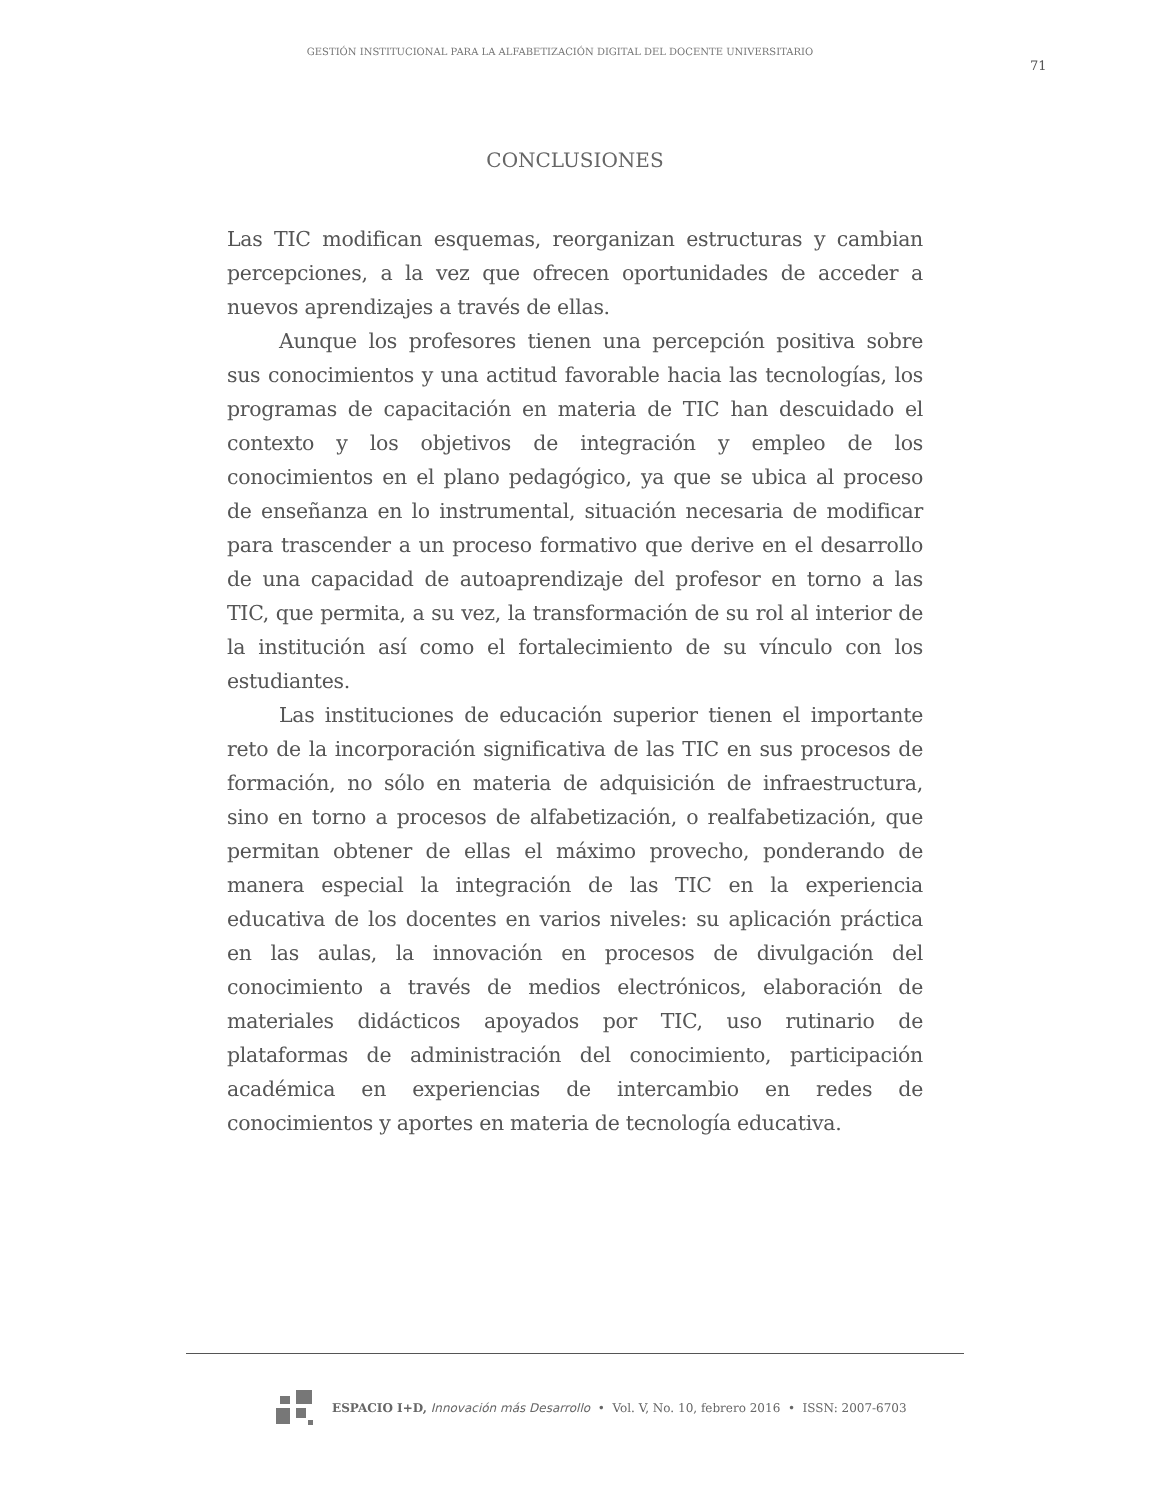GESTIÓN INSTITUCIONAL PARA LA ALFABETIZACIÓN DIGITAL DEL DOCENTE UNIVERSITARIO
71
CONCLUSIONES
Las TIC modifican esquemas, reorganizan estructuras y cambian percepciones, a la vez que ofrecen oportunidades de acceder a nuevos aprendizajes a través de ellas.
Aunque los profesores tienen una percepción positiva sobre sus conocimientos y una actitud favorable hacia las tecnologías, los programas de capacitación en materia de TIC han descuidado el contexto y los objetivos de integración y empleo de los conocimientos en el plano pedagógico, ya que se ubica al proceso de enseñanza en lo instrumental, situación necesaria de modificar para trascender a un proceso formativo que derive en el desarrollo de una capacidad de autoaprendizaje del profesor en torno a las TIC, que permita, a su vez, la transformación de su rol al interior de la institución así como el fortalecimiento de su vínculo con los estudiantes.
Las instituciones de educación superior tienen el importante reto de la incorporación significativa de las TIC en sus procesos de formación, no sólo en materia de adquisición de infraestructura, sino en torno a procesos de alfabetización, o realfabetización, que permitan obtener de ellas el máximo provecho, ponderando de manera especial la integración de las TIC en la experiencia educativa de los docentes en varios niveles: su aplicación práctica en las aulas, la innovación en procesos de divulgación del conocimiento a través de medios electrónicos, elaboración de materiales didácticos apoyados por TIC, uso rutinario de plataformas de administración del conocimiento, participación académica en experiencias de intercambio en redes de conocimientos y aportes en materia de tecnología educativa.
ESPACIO I+D, Innovación más Desarrollo • Vol. V, No. 10, febrero 2016 • ISSN: 2007-6703